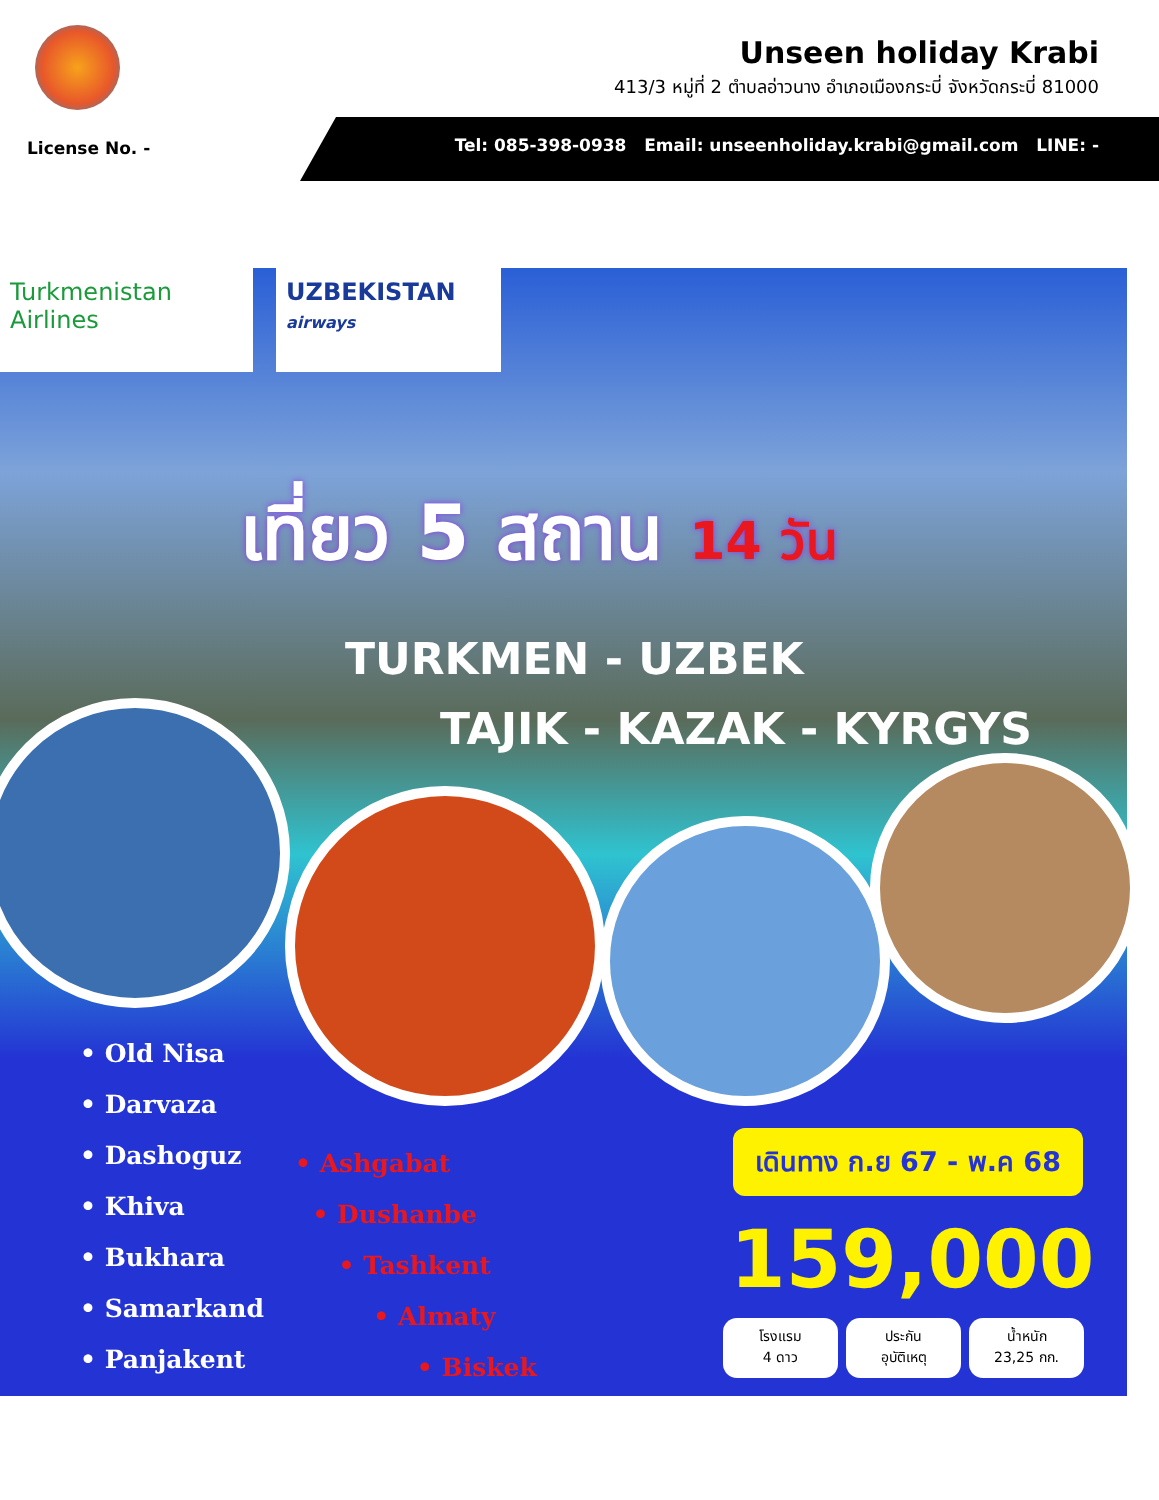Unseen holiday Krabi
413/3 หมู่ที่ 2 ตำบลอ่าวนาง อำเภอเมืองกระบี่ จังหวัดกระบี่ 81000
License No. -
Tel: 085-398-0938 Email: unseenholiday.krabi@gmail.com LINE: -
Turkmenistan
Airlines
UZBEKISTAN airways
เที่ยว 5 สถาน 14 วัน
TURKMEN - UZBEK
TAJIK - KAZAK - KYRGYS
• Old Nisa
• Darvaza
• Dashoguz
• Khiva
• Bukhara
• Samarkand
• Panjakent
• Ashgabat
• Dushanbe
• Tashkent
• Almaty
• Biskek
เดินทาง ก.ย 67 - พ.ค 68
159,000
โรงแรม
4 ดาว
ประกัน
อุบัติเหตุ
น้ำหนัก
23,25 กก.